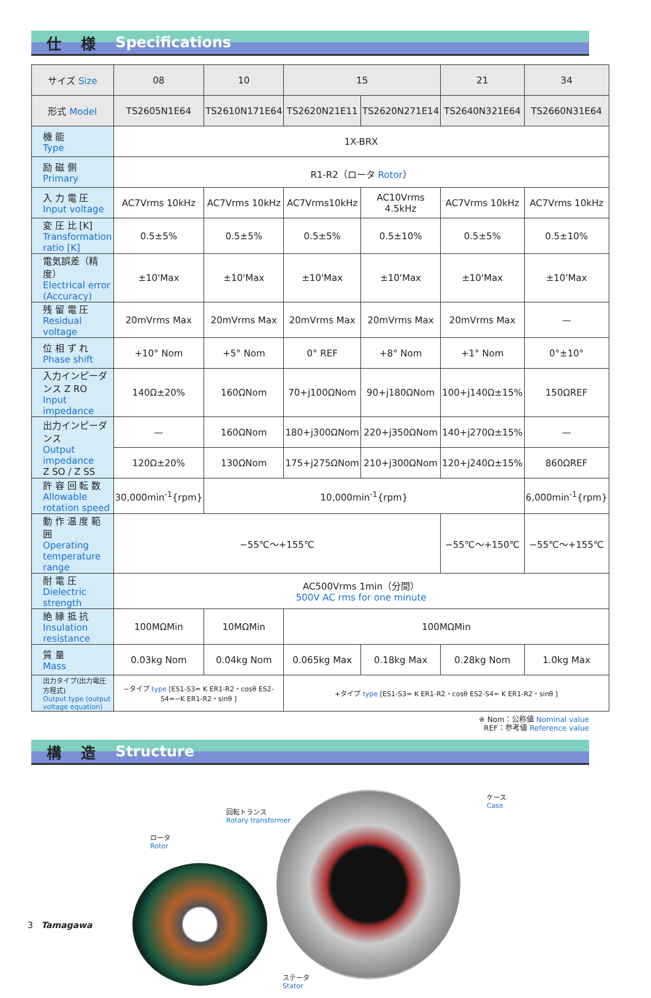仕 様 Specifications
| サイズ Size | 08 | 10 | 15 | | 21 | 34 |
| 形式 Model | TS2605N1E64 | TS2610N171E64 | TS2620N21E11 | TS2620N271E14 | TS2640N321E64 | TS2660N31E64 |
| 機 能 Type | 1X-BRX | | | | | |
| 励 磁 側 Primary | R1-R2（ロータ Rotor ） | | | | | |
| 入 力 電 圧 Input voltage | AC7Vrms 10kHz | AC7Vrms 10kHz | AC7Vrms10kHz | AC10Vrms 4.5kHz | AC7Vrms 10kHz | AC7Vrms 10kHz |
| 変 圧 比 [K] Transformation ratio [K] | 0.5±5% | 0.5±5% | 0.5±5% | 0.5±10% | 0.5±5% | 0.5±10% |
| 電気誤差（精度） Electrical error (Accuracy) | ±10'Max | ±10'Max | ±10'Max | ±10'Max | ±10'Max | ±10'Max |
| 残 留 電 圧 Residual voltage | 20mVrms Max | 20mVrms Max | 20mVrms Max | 20mVrms Max | 20mVrms Max | — |
| 位 相 ず れ Phase shift | +10° Nom | +5° Nom | 0° REF | +8° Nom | +1° Nom | 0°±10° |
| 入力インピーダンス Z RO Input impedance | 140Ω±20% | 160ΩNom | 70+j100ΩNom | 90+j180ΩNom | 100+j140Ω±15% | 150ΩREF |
| 出力インピーダンス Output impedance Z SO / Z SS | — | 160ΩNom | 180+j300ΩNom | 220+j350ΩNom | 140+j270Ω±15% | — |
| | 120Ω±20% | 130ΩNom | 175+j275ΩNom | 210+j300ΩNom | 120+j240Ω±15% | 860ΩREF |
| 許 容 回 転 数 Allowable rotation speed | 30,000min<sup>-1</sup>{rpm} | 10,000min<sup>-1</sup>{rpm} | | | | 6,000min<sup>-1</sup>{rpm} |
| 動 作 温 度 範 囲 Operating temperature range | −55℃〜+155℃ | | | | −55℃〜+150℃ | −55℃〜+155℃ |
| 耐 電 圧 Dielectric strength | AC500Vrms 1min（分間） 500V AC rms for one minute | | | | | |
| 絶 縁 抵 抗 Insulation resistance | 100MΩMin | 10MΩMin | 100MΩMin | | | |
| 質 量 Mass | 0.03kg Nom | 0.04kg Nom | 0.065kg Max | 0.18kg Max | 0.28kg Nom | 1.0kg Max |
| 出力タイプ(出力電圧方程式) Output type (output voltage equation) | −タイプ type [ES1-S3= K ER1-R2・cosθ ES2-S4=−K ER1-R2・sinθ ] | | +タイプ type [ES1-S3= K ER1-R2・cosθ ES2-S4= K ER1-R2・sinθ ] | | | |
※ Nom：公称値 Nominal value
REF：参考値 Reference value
構 造 Structure
ロータ
Rotor
回転トランス
Rotary transformer
ケース
Case
ステータ
Stator
3 Tamagawa